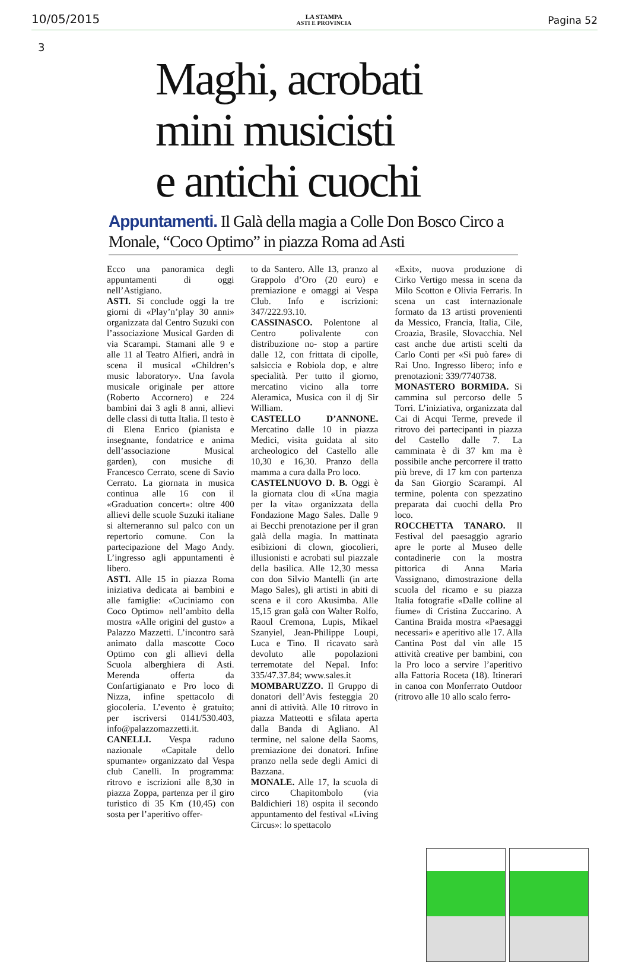10/05/2015 LA STAMPA
ASTI E PROVINCIA Pagina 52
3
Maghi, acrobati
mini musicisti
e antichi cuochi
Appuntamenti. Il Galà della magia a Colle Don Bosco Circo a Monale, “Coco Optimo” in piazza Roma ad Asti
Ecco una panoramica degli appuntamenti di oggi nell’Astigiano.
ASTI. Si conclude oggi la tre giorni di «Play’n’play 30 anni» organizzata dal Centro Suzuki con l’associazione Musical Garden di via Scarampi. Stamani alle 9 e alle 11 al Teatro Alfieri, andrà in scena il musical «Children’s music laboratory». Una favola musicale originale per attore (Roberto Accornero) e 224 bambini dai 3 agli 8 anni, allievi delle classi di tutta Italia. Il testo è di Elena Enrico (pianista e insegnante, fondatrice e anima dell’associazione Musical garden), con musiche di Francesco Cerrato, scene di Savio Cerrato. La giornata in musica continua alle 16 con il «Graduation concert»: oltre 400 allievi delle scuole Suzuki italiane si alterneranno sul palco con un repertorio comune. Con la partecipazione del Mago Andy. L’ingresso agli appuntamenti è libero.
ASTI. Alle 15 in piazza Roma iniziativa dedicata ai bambini e alle famiglie: «Cuciniamo con Coco Optimo» nell’ambito della mostra «Alle origini del gusto» a Palazzo Mazzetti. L’incontro sarà animato dalla mascotte Coco Optimo con gli allievi della Scuola alberghiera di Asti. Merenda offerta da Confartigianato e Pro loco di Nizza, infine spettacolo di giocoleria. L’evento è gratuito; per iscriversi 0141/530.403, info@palazzomazzetti.it.
CANELLI. Vespa raduno nazionale «Capitale dello spumante» organizzato dal Vespa club Canelli. In programma: ritrovo e iscrizioni alle 8,30 in piazza Zoppa, partenza per il giro turistico di 35 Km (10,45) con sosta per l’aperitivo offer-
to da Santero. Alle 13, pranzo al Grappolo d’Oro (20 euro) e premiazione e omaggi ai Vespa Club. Info e iscrizioni: 347/222.93.10.
CASSINASCO. Polentone al Centro polivalente con distribuzione no- stop a partire dalle 12, con frittata di cipolle, salsiccia e Robiola dop, e altre specialità. Per tutto il giorno, mercatino vicino alla torre Aleramica, Musica con il dj Sir William.
CASTELLO D’ANNONE. Mercatino dalle 10 in piazza Medici, visita guidata al sito archeologico del Castello alle 10,30 e 16,30. Pranzo della mamma a cura dalla Pro loco.
CASTELNUOVO D. B. Oggi è la giornata clou di «Una magia per la vita» organizzata della Fondazione Mago Sales. Dalle 9 ai Becchi prenotazione per il gran galà della magia. In mattinata esibizioni di clown, giocolieri, illusionisti e acrobati sul piazzale della basilica. Alle 12,30 messa con don Silvio Mantelli (in arte Mago Sales), gli artisti in abiti di scena e il coro Akusimba. Alle 15,15 gran galà con Walter Rolfo, Raoul Cremona, Lupis, Mikael Szanyiel, Jean-Philippe Loupi, Luca e Tino. Il ricavato sarà devoluto alle popolazioni terremotate del Nepal. Info: 335/47.37.84; www.sales.it
MOMBARUZZO. Il Gruppo di donatori dell’Avis festeggia 20 anni di attività. Alle 10 ritrovo in piazza Matteotti e sfilata aperta dalla Banda di Agliano. Al termine, nel salone della Saoms, premiazione dei donatori. Infine pranzo nella sede degli Amici di Bazzana.
MONALE. Alle 17, la scuola di circo Chapitombolo (via Baldichieri 18) ospita il secondo appuntamento del festival «Living Circus»: lo spettacolo
«Exit», nuova produzione di Cirko Vertigo messa in scena da Milo Scotton e Olivia Ferraris. In scena un cast internazionale formato da 13 artisti provenienti da Messico, Francia, Italia, Cile, Croazia, Brasile, Slovacchia. Nel cast anche due artisti scelti da Carlo Conti per «Si può fare» di Rai Uno. Ingresso libero; info e prenotazioni: 339/7740738.
MONASTERO BORMIDA. Si cammina sul percorso delle 5 Torri. L’iniziativa, organizzata dal Cai di Acqui Terme, prevede il ritrovo dei partecipanti in piazza del Castello dalle 7. La camminata è di 37 km ma è possibile anche percorrere il tratto più breve, di 17 km con partenza da San Giorgio Scarampi. Al termine, polenta con spezzatino preparata dai cuochi della Pro loco.
ROCCHETTA TANARO. Il Festival del paesaggio agrario apre le porte al Museo delle contadinerie con la mostra pittorica di Anna Maria Vassignano, dimostrazione della scuola del ricamo e su piazza Italia fotografie «Dalle colline al fiume» di Cristina Zuccarino. A Cantina Braida mostra «Paesaggi necessari» e aperitivo alle 17. Alla Cantina Post dal vin alle 15 attività creative per bambini, con la Pro loco a servire l’aperitivo alla Fattoria Roceta (18). Itinerari in canoa con Monferrato Outdoor (ritrovo alle 10 allo scalo ferro-